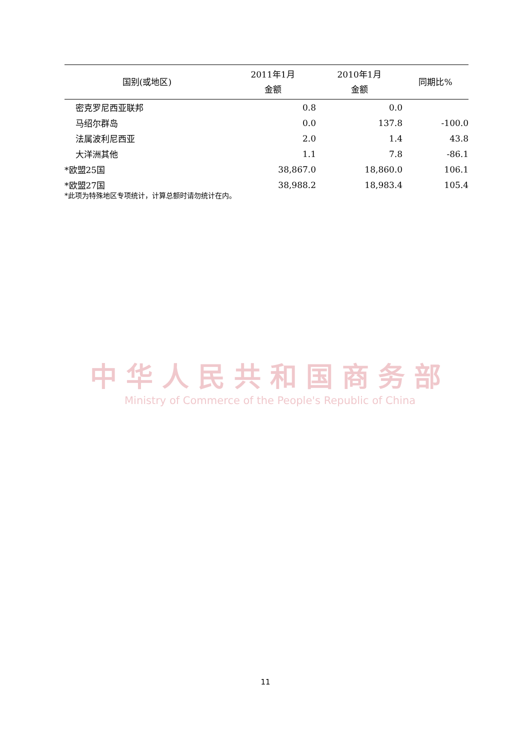| 国别(或地区) | 2011年1月 金额 | 2010年1月 金额 | 同期比% |
| --- | --- | --- | --- |
| 密克罗尼西亚联邦 | 0.8 | 0.0 | |
| 马绍尔群岛 | 0.0 | 137.8 | -100.0 |
| 法属波利尼西亚 | 2.0 | 1.4 | 43.8 |
| 大洋洲其他 | 1.1 | 7.8 | -86.1 |
| *欧盟25国 | 38,867.0 | 18,860.0 | 106.1 |
| *欧盟27国 | 38,988.2 | 18,983.4 | 105.4 |
*此项为特殊地区专项统计，计算总额时请勿统计在内。
中华人民共和国商务部
Ministry of Commerce of the People's Republic of China
11